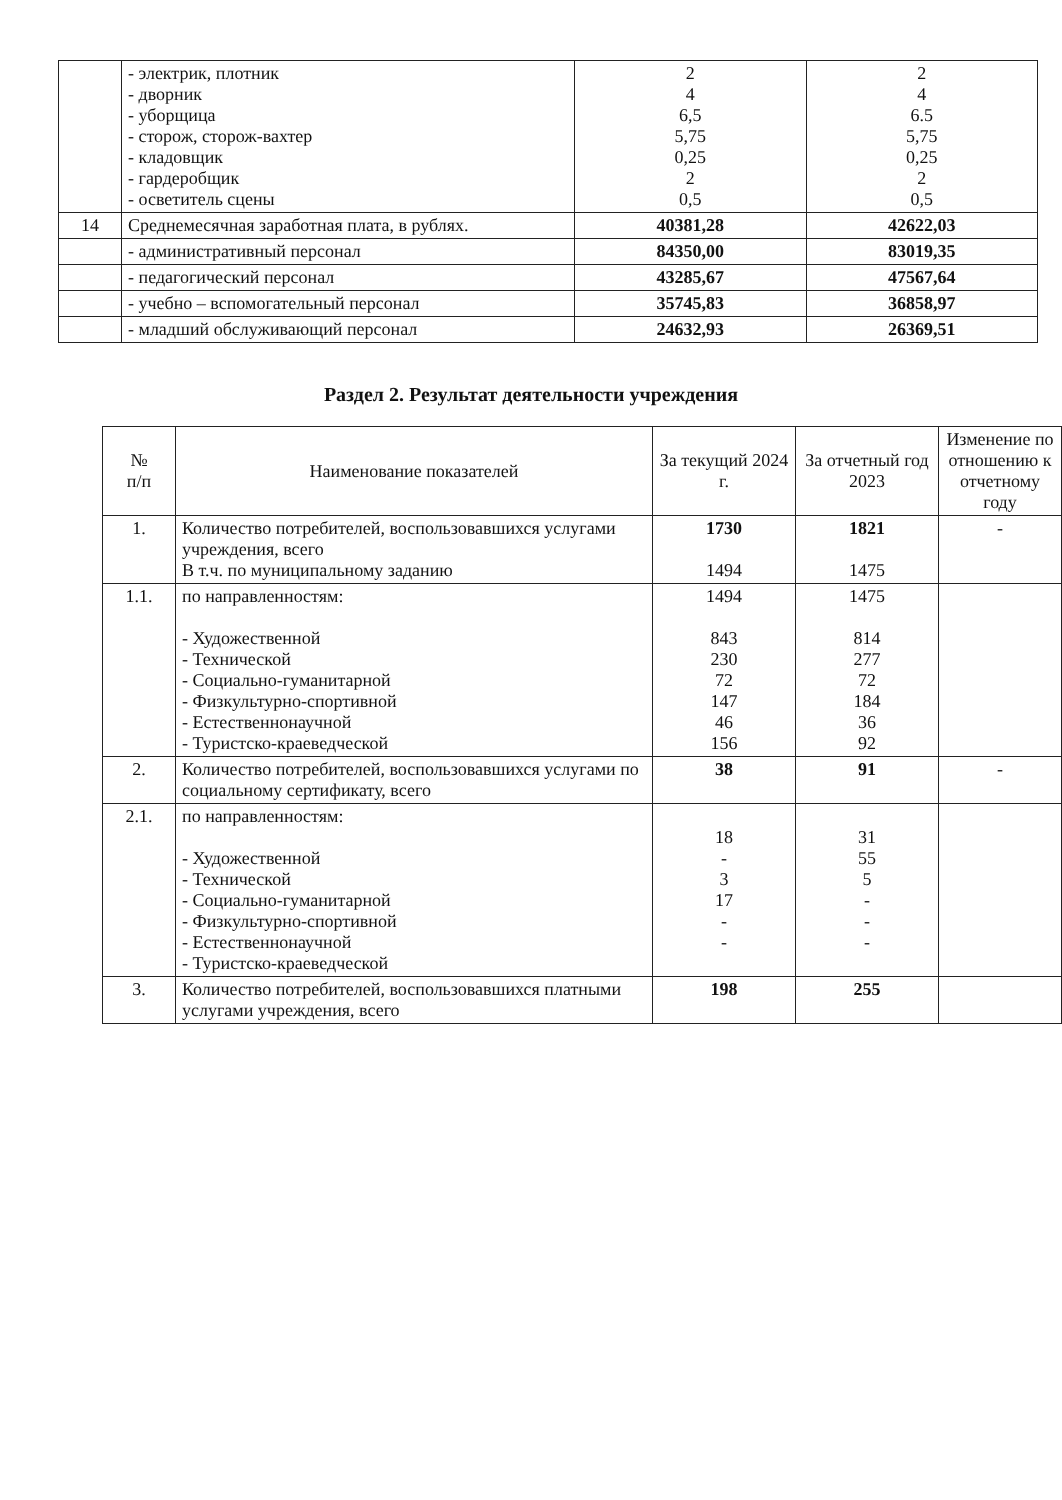| | - электрик, плотник - дворник - уборщица - сторож, сторож-вахтер - кладовщик - гардеробщик - осветитель сцены | 2 4 6,5 5,75 0,25 2 0,5 | 2 4 6.5 5,75 0,25 2 0,5 |
| 14 | Среднемесячная заработная плата, в рублях. | 40381,28 | 42622,03 |
| | - административный персонал | 84350,00 | 83019,35 |
| | - педагогический персонал | 43285,67 | 47567,64 |
| | - учебно – вспомогательный персонал | 35745,83 | 36858,97 |
| | - младший обслуживающий персонал | 24632,93 | 26369,51 |
Раздел 2. Результат деятельности учреждения
| № п/п | Наименование показателей | За текущий 2024 г. | За отчетный год 2023 | Изменение по отношению к отчетному году |
| --- | --- | --- | --- | --- |
| 1. | Количество потребителей, воспользовавшихся услугами учреждения, всего В т.ч. по муниципальному заданию | 1730 1494 | 1821 1475 | - |
| 1.1. | по направленностям: - Художественной - Технической - Социально-гуманитарной - Физкультурно-спортивной - Естественнонаучной - Туристско-краеведческой | 1494 843 230 72 147 46 156 | 1475 814 277 72 184 36 92 | |
| 2. | Количество потребителей, воспользовавшихся услугами по социальному сертификату, всего | 38 | 91 | - |
| 2.1. | по направленностям: - Художественной - Технической - Социально-гуманитарной - Физкультурно-спортивной - Естественнонаучной - Туристско-краеведческой | 18 - 3 17 - - | 31 55 5 - - - | |
| 3. | Количество потребителей, воспользовавшихся платными услугами учреждения, всего | 198 | 255 | |